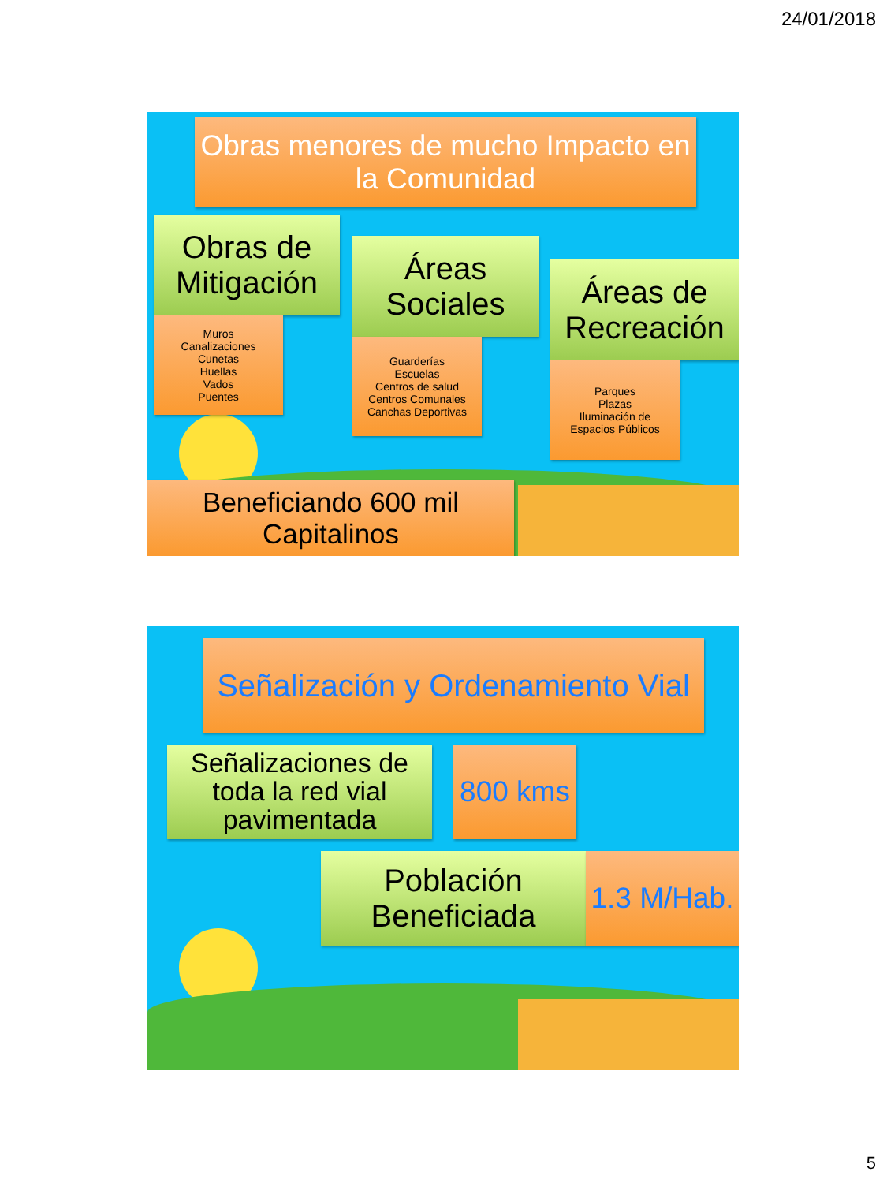24/01/2018
Obras menores de mucho Impacto en la Comunidad
Obras de Mitigación
Muros
Canalizaciones
Cunetas
Huellas
Vados
Puentes
Áreas Sociales
Guarderías
Escuelas
Centros de salud
Centros Comunales
Canchas Deportivas
Áreas de Recreación
Parques
Plazas
Iluminación de
Espacios Públicos
Beneficiando 600 mil Capitalinos
Señalización y Ordenamiento Vial
Señalizaciones de toda la red vial pavimentada
800 kms
Población Beneficiada
1.3 M/Hab.
5